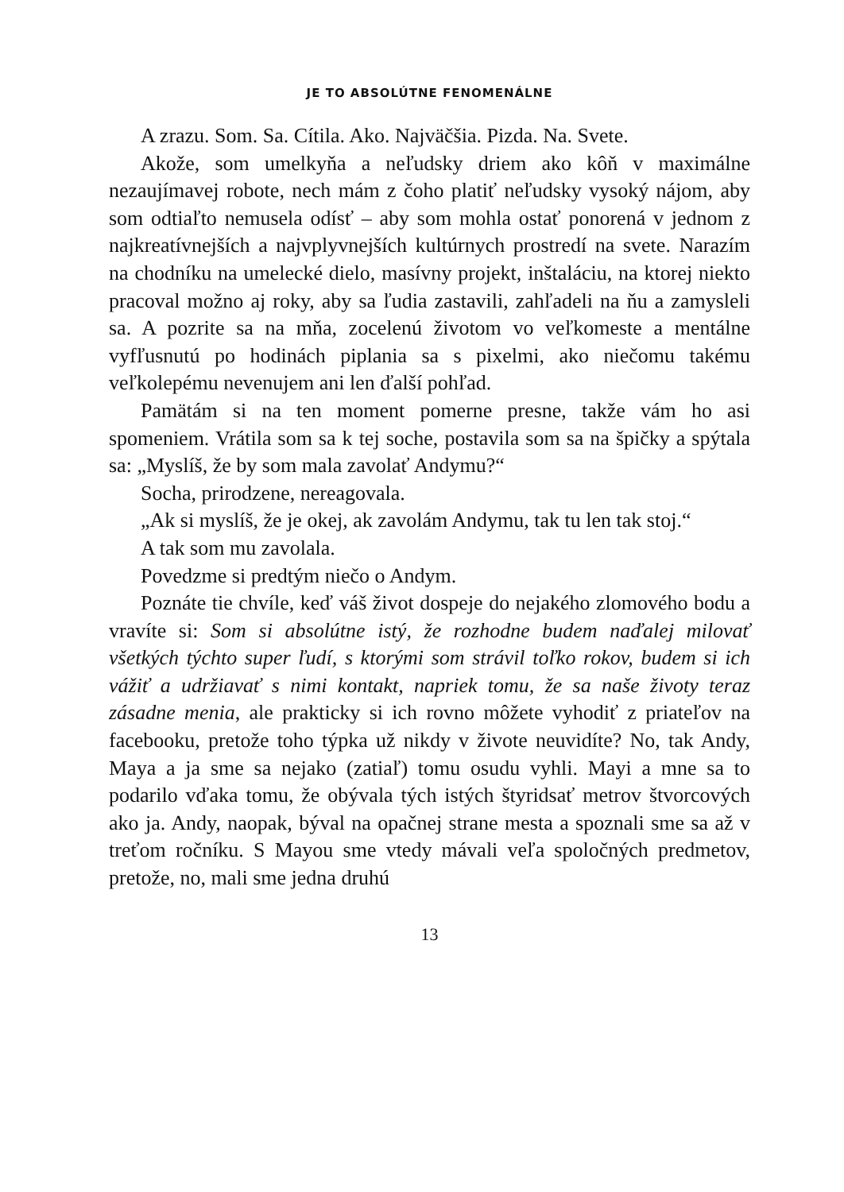JE TO ABSOLÚTNE FENOMENÁLNE
A zrazu. Som. Sa. Cítila. Ako. Najväčšia. Pizda. Na. Svete.
Akože, som umelkyňa a neľudsky driem ako kôň v maximálne nezaujímavej robote, nech mám z čoho platiť neľudsky vysoký nájom, aby som odtiaľto nemusela odísť – aby som mohla ostať ponorená v jednom z najkreatívnejších a najvplyvnejších kultúrnych prostredí na svete. Narazím na chodníku na umelecké dielo, masívny projekt, inštaláciu, na ktorej niekto pracoval možno aj roky, aby sa ľudia zastavili, zahľadeli na ňu a zamysleli sa. A pozrite sa na mňa, zocelenú životom vo veľkomeste a mentálne vyfľusnutú po hodinách piplania sa s pixelmi, ako niečomu takému veľkolepému nevenujem ani len ďalší pohľad.
Pamätám si na ten moment pomerne presne, takže vám ho asi spomeniem. Vrátila som sa k tej soche, postavila som sa na špičky a spýtala sa: „Myslíš, že by som mala zavolať Andymu?“
Socha, prirodzene, nereagovala.
„Ak si myslíš, že je okej, ak zavolám Andymu, tak tu len tak stoj.“
A tak som mu zavolala.
Povedzme si predtým niečo o Andym.
Poznáte tie chvíle, keď váš život dospeje do nejakého zlomového bodu a vravíte si: Som si absolútne istý, že rozhodne budem naďalej milovať všetkých týchto super ľudí, s ktorými som strávil toľko rokov, budem si ich vážiť a udržiavať s nimi kontakt, napriek tomu, že sa naše životy teraz zásadne menia, ale prakticky si ich rovno môžete vyhodiť z priateľov na facebooku, pretože toho týpka už nikdy v živote neuvidíte? No, tak Andy, Maya a ja sme sa nejako (zatiaľ) tomu osudu vyhli. Mayi a mne sa to podarilo vďaka tomu, že obývala tých istých štyridsať metrov štvorcových ako ja. Andy, naopak, býval na opačnej strane mesta a spoznali sme sa až v treťom ročníku. S Mayou sme vtedy mávali veľa spoločných predmetov, pretože, no, mali sme jedna druhú
13